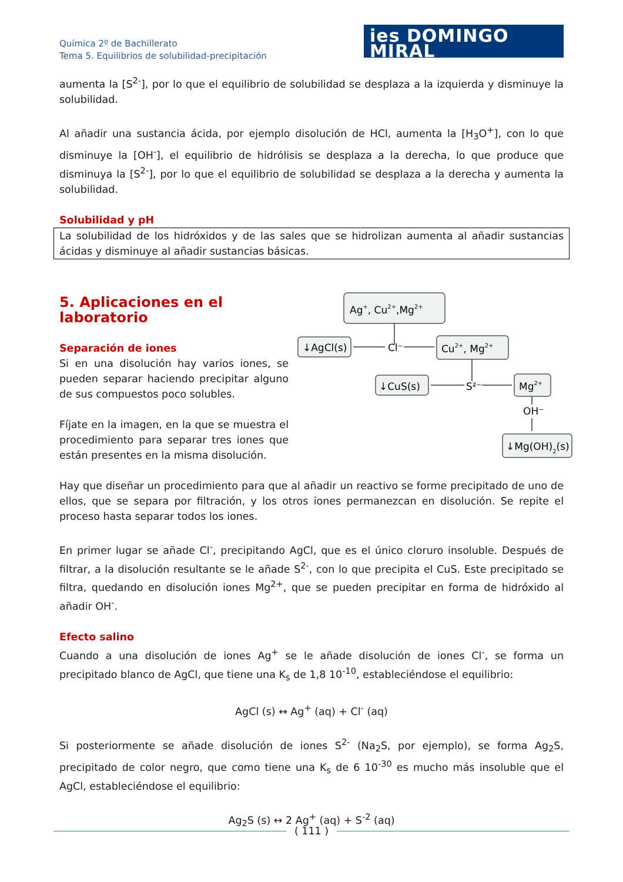Química 2º de Bachillerato
Tema 5. Equilibrios de solubilidad-precipitación
ies DOMINGO MIRAL
aumenta la [S<sup>2-</sup>], por lo que el equilibrio de solubilidad se desplaza a la izquierda y disminuye la solubilidad.
Al añadir una sustancia ácida, por ejemplo disolución de HCl, aumenta la [H<sub>3</sub>O<sup>+</sup>], con lo que disminuye la [OH<sup>-</sup>], el equilibrio de hidrólisis se desplaza a la derecha, lo que produce que disminuya la [S<sup>2-</sup>], por lo que el equilibrio de solubilidad se desplaza a la derecha y aumenta la solubilidad.
Solubilidad y pH
La solubilidad de los hidróxidos y de las sales que se hidrolizan aumenta al añadir sustancias ácidas y disminuye al añadir sustancias básicas.
Ag+, Cu2+,Mg2+
↓AgCl(s)
Cl⁻
Cu2+, Mg2+
↓CuS(s)
S²⁻
Mg2+
OH⁻
↓Mg(OH)2(s)
5. Aplicaciones en el laboratorio
Separación de iones
Si en una disolución hay varios iones, se pueden separar haciendo precipitar alguno de sus compuestos poco solubles.
Fíjate en la imagen, en la que se muestra el procedimiento para separar tres iones que están presentes en la misma disolución.
Hay que diseñar un procedimiento para que al añadir un reactivo se forme precipitado de uno de ellos, que se separa por filtración, y los otros iones permanezcan en disolución. Se repite el proceso hasta separar todos los iones.
En primer lugar se añade Cl<sup>-</sup>, precipitando AgCl, que es el único cloruro insoluble. Después de filtrar, a la disolución resultante se le añade S<sup>2-</sup>, con lo que precipita el CuS. Este precipitado se filtra, quedando en disolución iones Mg<sup>2+</sup>, que se pueden precipitar en forma de hidróxido al añadir OH<sup>-</sup>.
Efecto salino
Cuando a una disolución de iones Ag<sup>+</sup> se le añade disolución de iones Cl<sup>-</sup>, se forma un precipitado blanco de AgCl, que tiene una K<sub>s</sub> de 1,8 10<sup>-10</sup>, estableciéndose el equilibrio:
AgCl (s) ↔ Ag<sup>+</sup> (aq) + Cl<sup>-</sup> (aq)
Si posteriormente se añade disolución de iones S<sup>2-</sup> (Na<sub>2</sub>S, por ejemplo), se forma Ag<sub>2</sub>S, precipitado de color negro, que como tiene una K<sub>s</sub> de 6 10<sup>-30</sup> es mucho más insoluble que el AgCl, estableciéndose el equilibrio:
Ag<sub>2</sub>S (s) ↔ 2 Ag<sup>+</sup> (aq) + S<sup>-2</sup> (aq)
( 111 )